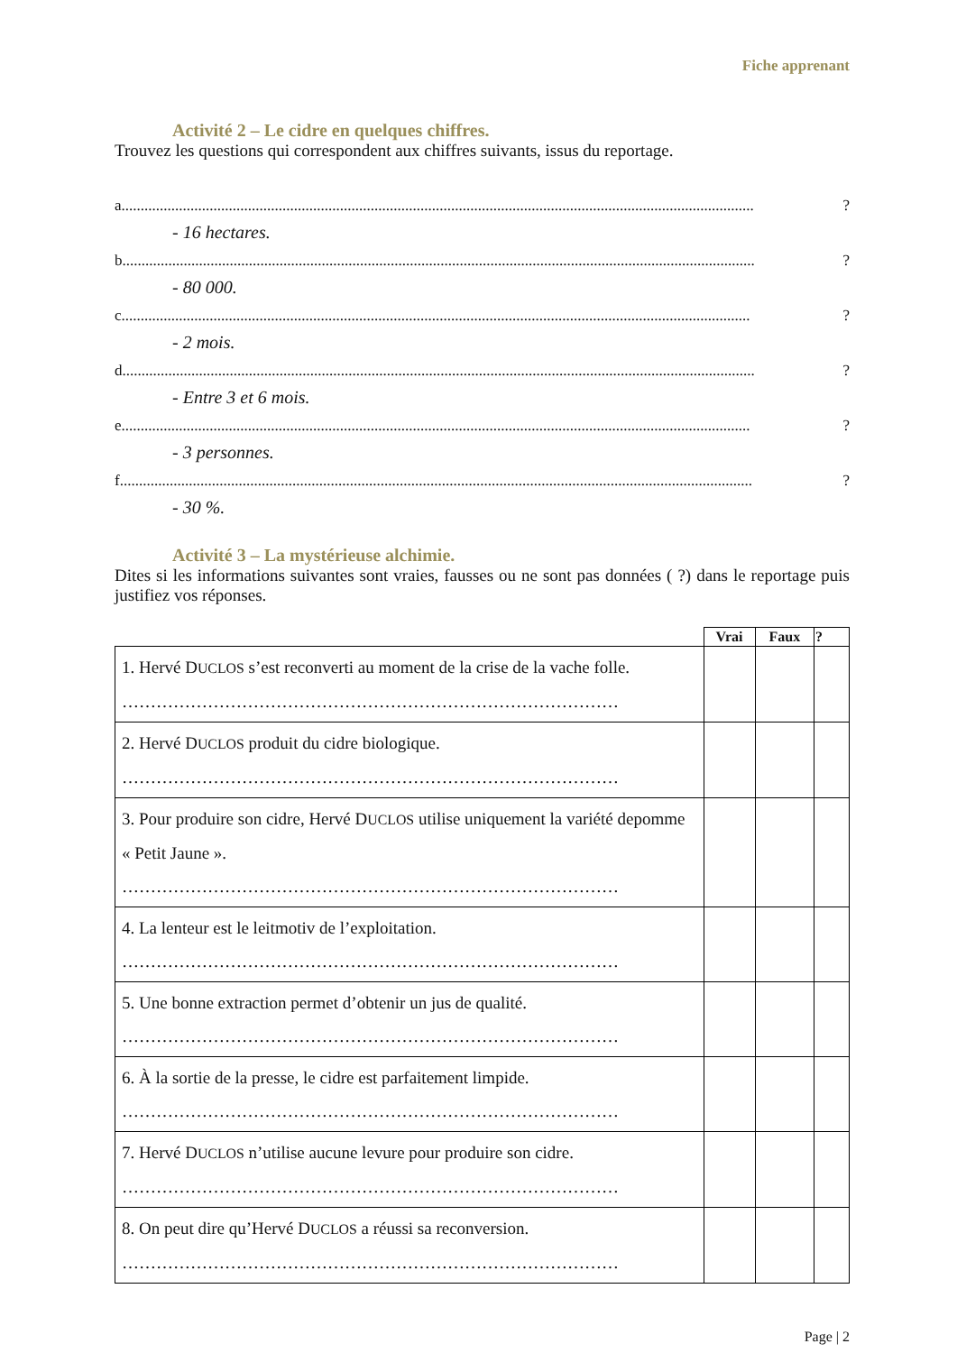Fiche apprenant
Activité 2 – Le cidre en quelques chiffres.
Trouvez les questions qui correspondent aux chiffres suivants, issus du reportage.
a. .................................................................................................................................................................... ?
- 16 hectares.
b. .................................................................................................................................................................... ?
- 80 000.
c .................................................................................................................................................................... ?
- 2 mois.
d. .................................................................................................................................................................... ?
- Entre 3 et 6 mois.
e .................................................................................................................................................................... ?
- 3 personnes.
f..................................................................................................................................................................... ?
- 30 %.
Activité 3 – La mystérieuse alchimie.
Dites si les informations suivantes sont vraies, fausses ou ne sont pas données ( ?) dans le reportage puis justifiez vos réponses.
| | Vrai | Faux | ? |
| --- | --- | --- | --- |
| 1. Hervé D UCLOS s’est reconverti au moment de la crise de la vache folle. …………………………………………………………………………… | | | |
| 2. Hervé D UCLOS produit du cidre biologique. …………………………………………………………………………… | | | |
| 3. Pour produire son cidre, Hervé D UCLOS utilise uniquement la variété depomme « Petit Jaune ». …………………………………………………………………………… | | | |
| 4. La lenteur est le leitmotiv de l’exploitation. …………………………………………………………………………… | | | |
| 5. Une bonne extraction permet d’obtenir un jus de qualité. …………………………………………………………………………… | | | |
| 6. À la sortie de la presse, le cidre est parfaitement limpide. …………………………………………………………………………… | | | |
| 7. Hervé D UCLOS n’utilise aucune levure pour produire son cidre. …………………………………………………………………………… | | | |
| 8. On peut dire qu’Hervé D UCLOS a réussi sa reconversion. …………………………………………………………………………… | | | |
Page | 2